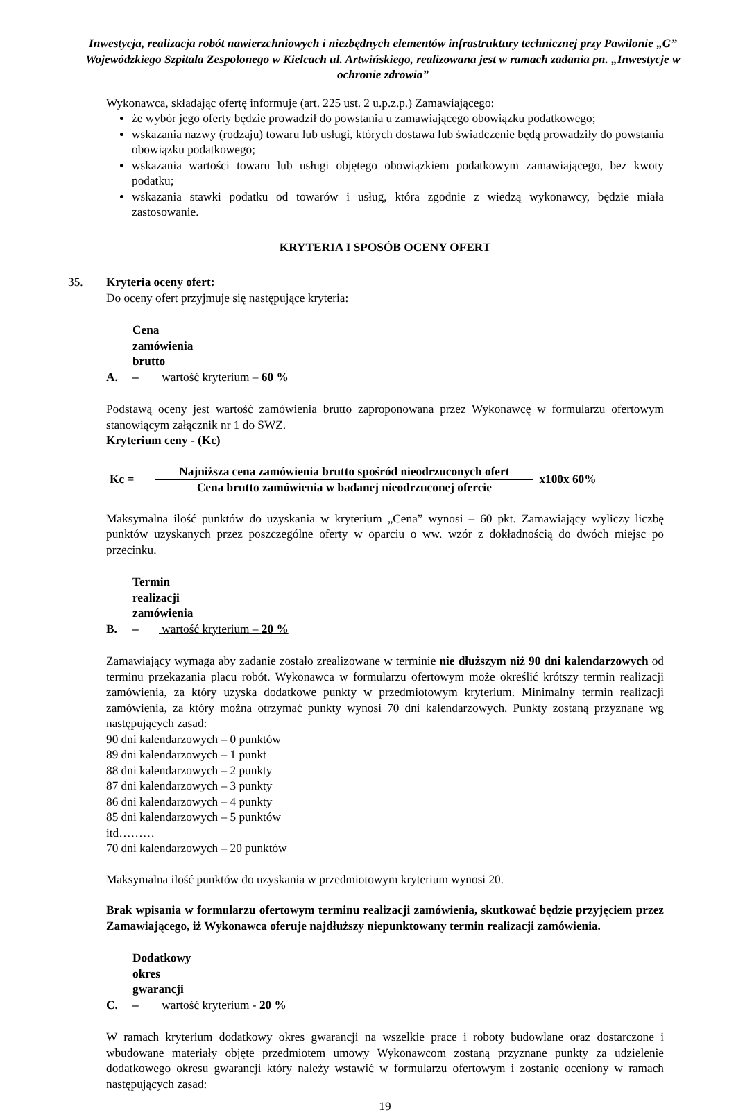Inwestycja, realizacja robót nawierzchniowych i niezbędnych elementów infrastruktury technicznej przy Pawilonie „G” Wojewódzkiego Szpitala Zespolonego w Kielcach ul. Artwińskiego, realizowana jest w ramach zadania pn. „Inwestycje w ochronie zdrowia”
Wykonawca, składając ofertę informuje (art. 225 ust. 2 u.p.z.p.) Zamawiającego:
że wybór jego oferty będzie prowadził do powstania u zamawiającego obowiązku podatkowego;
wskazania nazwy (rodzaju) towaru lub usługi, których dostawa lub świadczenie będą prowadziły do powstania obowiązku podatkowego;
wskazania wartości towaru lub usługi objętego obowiązkiem podatkowym zamawiającego, bez kwoty podatku;
wskazania stawki podatku od towarów i usług, która zgodnie z wiedzą wykonawcy, będzie miała zastosowanie.
KRYTERIA I SPOSÓB OCENY OFERT
35. Kryteria oceny ofert:
Do oceny ofert przyjmuje się następujące kryteria:
A. Cena zamówienia brutto – wartość kryterium – 60 %
Podstawą oceny jest wartość zamówienia brutto zaproponowana przez Wykonawcę w formularzu ofertowym stanowiącym załącznik nr 1 do SWZ.
Kryterium ceny - (Kc)
Kc =
Najniższa cena zamówienia brutto spośród nieodrzuconych ofert
Cena brutto zamówienia w badanej nieodrzuconej ofercie
x100x 60%
Maksymalna ilość punktów do uzyskania w kryterium „Cena” wynosi – 60 pkt. Zamawiający wyliczy liczbę punktów uzyskanych przez poszczególne oferty w oparciu o ww. wzór z dokładnością do dwóch miejsc po przecinku.
B. Termin realizacji zamówienia – wartość kryterium – 20 %
Zamawiający wymaga aby zadanie zostało zrealizowane w terminie nie dłuższym niż 90 dni kalendarzowych od terminu przekazania placu robót. Wykonawca w formularzu ofertowym może określić krótszy termin realizacji zamówienia, za który uzyska dodatkowe punkty w przedmiotowym kryterium. Minimalny termin realizacji zamówienia, za który można otrzymać punkty wynosi 70 dni kalendarzowych. Punkty zostaną przyznane wg następujących zasad:
90 dni kalendarzowych – 0 punktów
89 dni kalendarzowych – 1 punkt
88 dni kalendarzowych – 2 punkty
87 dni kalendarzowych – 3 punkty
86 dni kalendarzowych – 4 punkty
85 dni kalendarzowych – 5 punktów
itd………
70 dni kalendarzowych – 20 punktów
Maksymalna ilość punktów do uzyskania w przedmiotowym kryterium wynosi 20.
Brak wpisania w formularzu ofertowym terminu realizacji zamówienia, skutkować będzie przyjęciem przez Zamawiającego, iż Wykonawca oferuje najdłuższy niepunktowany termin realizacji zamówienia.
C. Dodatkowy okres gwarancji – wartość kryterium - 20 %
W ramach kryterium dodatkowy okres gwarancji na wszelkie prace i roboty budowlane oraz dostarczone i wbudowane materiały objęte przedmiotem umowy Wykonawcom zostaną przyznane punkty za udzielenie dodatkowego okresu gwarancji który należy wstawić w formularzu ofertowym i zostanie oceniony w ramach następujących zasad:
19